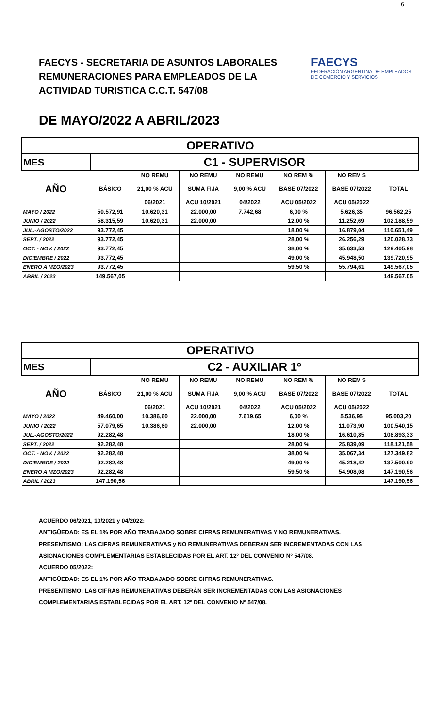6
FAECYS - SECRETARIA DE ASUNTOS LABORALES
REMUNERACIONES PARA EMPLEADOS DE LA
ACTIVIDAD TURISTICA C.C.T. 547/08
FAECYS
FEDERACIÓN ARGENTINA DE EMPLEADOS DE COMERCIO Y SERVICIOS
DE MAYO/2022 A ABRIL/2023
| OPERATIVO | | | | | | | |
| --- | --- | --- | --- | --- | --- | --- | --- |
| MES | C1 - SUPERVISOR | | | | | | |
| AÑO | BÁSICO | NO REMU 21,00 % ACU 06/2021 | NO REMU SUMA FIJA ACU 10/2021 | NO REMU 9,00 % ACU 04/2022 | NO REM % BASE 07/2022 ACU 05/2022 | NO REM $ BASE 07/2022 ACU 05/2022 | TOTAL |
| MAYO / 2022 | 50.572,91 | 10.620,31 | 22.000,00 | 7.742,68 | 6,00 % | 5.626,35 | 96.562,25 |
| JUNIO / 2022 | 58.315,59 | 10.620,31 | 22.000,00 | | 12,00 % | 11.252,69 | 102.188,59 |
| JUL.-AGOSTO/2022 | 93.772,45 | | | | 18,00 % | 16.879,04 | 110.651,49 |
| SEPT. / 2022 | 93.772,45 | | | | 28,00 % | 26.256,29 | 120.028,73 |
| OCT. - NOV. / 2022 | 93.772,45 | | | | 38,00 % | 35.633,53 | 129.405,98 |
| DICIEMBRE / 2022 | 93.772,45 | | | | 49,00 % | 45.948,50 | 139.720,95 |
| ENERO A MZO/2023 | 93.772,45 | | | | 59,50 % | 55.794,61 | 149.567,05 |
| ABRIL / 2023 | 149.567,05 | | | | | | 149.567,05 |
| OPERATIVO | | | | | | | |
| --- | --- | --- | --- | --- | --- | --- | --- |
| MES | C2 - AUXILIAR 1º | | | | | | |
| AÑO | BÁSICO | NO REMU 21,00 % ACU 06/2021 | NO REMU SUMA FIJA ACU 10/2021 | NO REMU 9,00 % ACU 04/2022 | NO REM % BASE 07/2022 ACU 05/2022 | NO REM $ BASE 07/2022 ACU 05/2022 | TOTAL |
| MAYO / 2022 | 49.460,00 | 10.386,60 | 22.000,00 | 7.619,65 | 6,00 % | 5.536,95 | 95.003,20 |
| JUNIO / 2022 | 57.079,65 | 10.386,60 | 22.000,00 | | 12,00 % | 11.073,90 | 100.540,15 |
| JUL.-AGOSTO/2022 | 92.282,48 | | | | 18,00 % | 16.610,85 | 108.893,33 |
| SEPT. / 2022 | 92.282,48 | | | | 28,00 % | 25.839,09 | 118.121,58 |
| OCT. - NOV. / 2022 | 92.282,48 | | | | 38,00 % | 35.067,34 | 127.349,82 |
| DICIEMBRE / 2022 | 92.282,48 | | | | 49,00 % | 45.218,42 | 137.500,90 |
| ENERO A MZO/2023 | 92.282,48 | | | | 59,50 % | 54.908,08 | 147.190,56 |
| ABRIL / 2023 | 147.190,56 | | | | | | 147.190,56 |
ACUERDO 06/2021, 10/2021 y 04/2022:
ANTIGÜEDAD: ES EL 1% POR AÑO TRABAJADO SOBRE CIFRAS REMUNERATIVAS Y NO REMUNERATIVAS.
PRESENTISMO: LAS CIFRAS REMUNERATIVAS y NO REMUNERATIVAS DEBERÁN SER INCREMENTADAS CON LAS
ASIGNACIONES COMPLEMENTARIAS ESTABLECIDAS POR EL ART. 12º DEL CONVENIO Nº 547/08.
ACUERDO 05/2022:
ANTIGÜEDAD: ES EL 1% POR AÑO TRABAJADO SOBRE CIFRAS REMUNERATIVAS.
PRESENTISMO: LAS CIFRAS REMUNERATIVAS DEBERÁN SER INCREMENTADAS CON LAS ASIGNACIONES
COMPLEMENTARIAS ESTABLECIDAS POR EL ART. 12º DEL CONVENIO Nº 547/08.